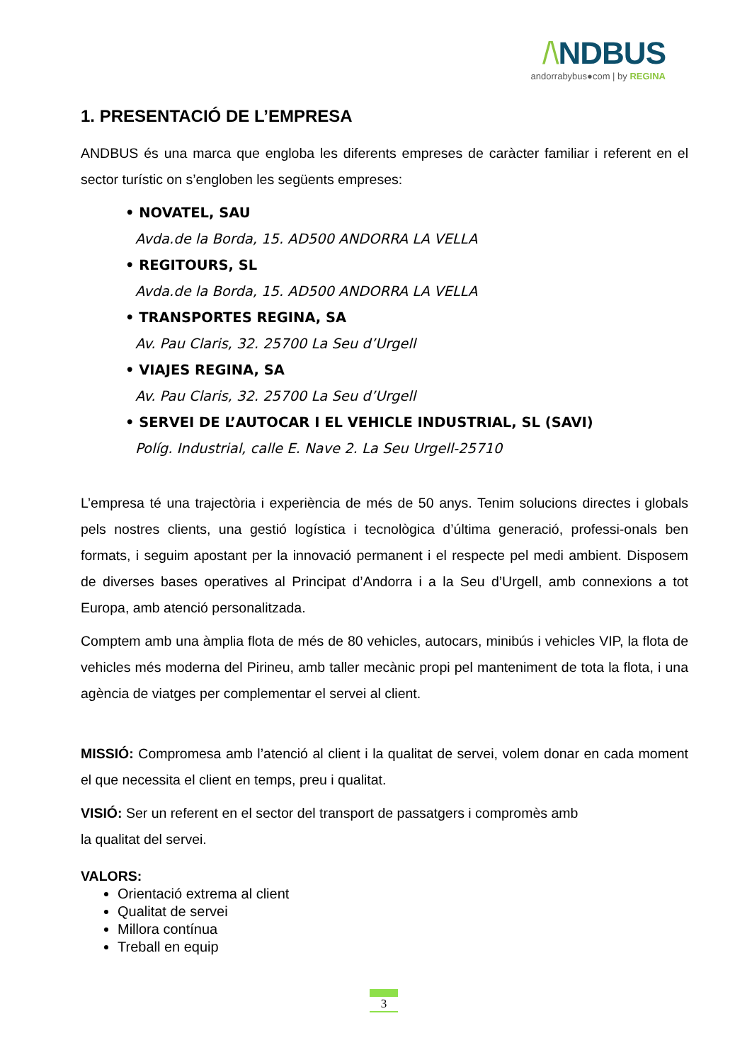/\NDBUS
andorrabybus●com | by REGINA
1. PRESENTACIÓ DE L’EMPRESA
ANDBUS és una marca que engloba les diferents empreses de caràcter familiar i referent en el sector turístic on s’engloben les següents empreses:
• NOVATEL, SAU
Avda.de la Borda, 15. AD500 ANDORRA LA VELLA
• REGITOURS, SL
Avda.de la Borda, 15. AD500 ANDORRA LA VELLA
• TRANSPORTES REGINA, SA
Av. Pau Claris, 32. 25700 La Seu d’Urgell
• VIAJES REGINA, SA
Av. Pau Claris, 32. 25700 La Seu d’Urgell
• SERVEI DE L’AUTOCAR I EL VEHICLE INDUSTRIAL, SL (SAVI)
Políg. Industrial, calle E. Nave 2. La Seu Urgell-25710
L’empresa té una trajectòria i experiència de més de 50 anys. Tenim solucions directes i globals pels nostres clients, una gestió logística i tecnològica d’última generació, professi-onals ben formats, i seguim apostant per la innovació permanent i el respecte pel medi ambient. Disposem de diverses bases operatives al Principat d’Andorra i a la Seu d’Urgell, amb connexions a tot Europa, amb atenció personalitzada.
Comptem amb una àmplia flota de més de 80 vehicles, autocars, minibús i vehicles VIP, la flota de vehicles més moderna del Pirineu, amb taller mecànic propi pel manteniment de tota la flota, i una agència de viatges per complementar el servei al client.
MISSIÓ: Compromesa amb l’atenció al client i la qualitat de servei, volem donar en cada moment el que necessita el client en temps, preu i qualitat.
VISIÓ: Ser un referent en el sector del transport de passatgers i compromès amb
la qualitat del servei.
VALORS:
Orientació extrema al client
Qualitat de servei
Millora contínua
Treball en equip
3